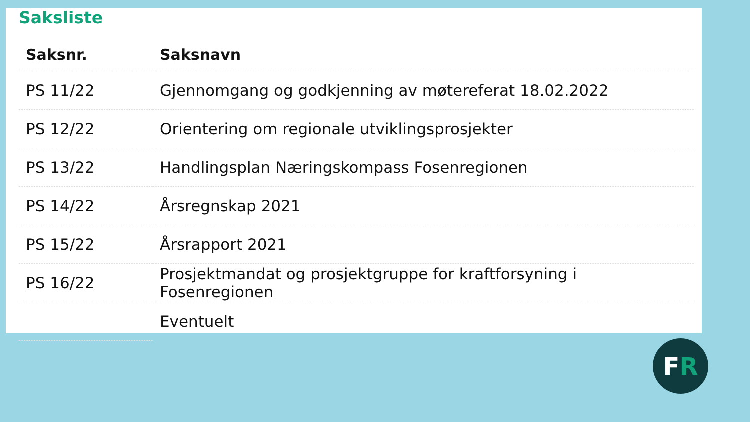Saksliste
| Saksnr. | Saksnavn |
| --- | --- |
| PS 11/22 | Gjennomgang og godkjenning av møtereferat 18.02.2022 |
| PS 12/22 | Orientering om regionale utviklingsprosjekter |
| PS 13/22 | Handlingsplan Næringskompass Fosenregionen |
| PS 14/22 | Årsregnskap 2021 |
| PS 15/22 | Årsrapport 2021 |
| PS 16/22 | Prosjektmandat og prosjektgruppe for kraftforsyning i Fosenregionen |
| | Eventuelt |
F R